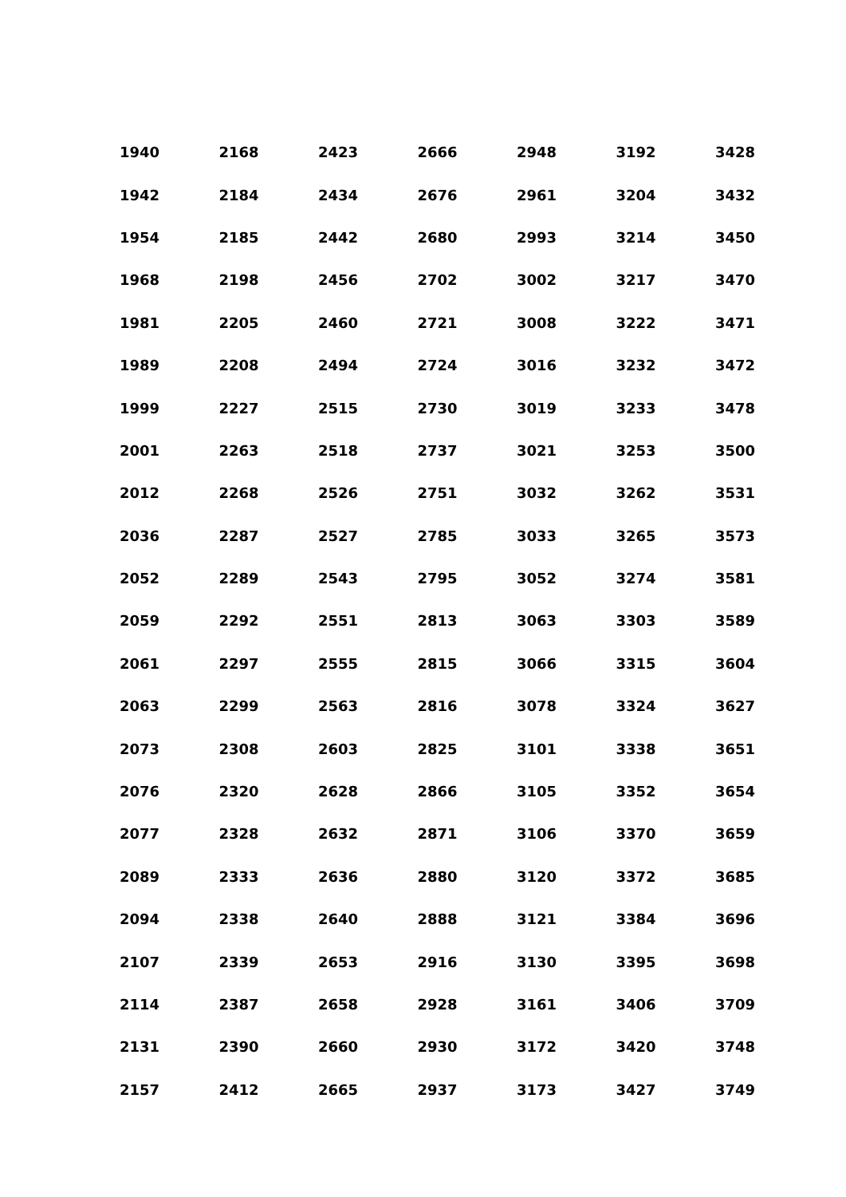| 1940 | 2168 | 2423 | 2666 | 2948 | 3192 | 3428 |
| 1942 | 2184 | 2434 | 2676 | 2961 | 3204 | 3432 |
| 1954 | 2185 | 2442 | 2680 | 2993 | 3214 | 3450 |
| 1968 | 2198 | 2456 | 2702 | 3002 | 3217 | 3470 |
| 1981 | 2205 | 2460 | 2721 | 3008 | 3222 | 3471 |
| 1989 | 2208 | 2494 | 2724 | 3016 | 3232 | 3472 |
| 1999 | 2227 | 2515 | 2730 | 3019 | 3233 | 3478 |
| 2001 | 2263 | 2518 | 2737 | 3021 | 3253 | 3500 |
| 2012 | 2268 | 2526 | 2751 | 3032 | 3262 | 3531 |
| 2036 | 2287 | 2527 | 2785 | 3033 | 3265 | 3573 |
| 2052 | 2289 | 2543 | 2795 | 3052 | 3274 | 3581 |
| 2059 | 2292 | 2551 | 2813 | 3063 | 3303 | 3589 |
| 2061 | 2297 | 2555 | 2815 | 3066 | 3315 | 3604 |
| 2063 | 2299 | 2563 | 2816 | 3078 | 3324 | 3627 |
| 2073 | 2308 | 2603 | 2825 | 3101 | 3338 | 3651 |
| 2076 | 2320 | 2628 | 2866 | 3105 | 3352 | 3654 |
| 2077 | 2328 | 2632 | 2871 | 3106 | 3370 | 3659 |
| 2089 | 2333 | 2636 | 2880 | 3120 | 3372 | 3685 |
| 2094 | 2338 | 2640 | 2888 | 3121 | 3384 | 3696 |
| 2107 | 2339 | 2653 | 2916 | 3130 | 3395 | 3698 |
| 2114 | 2387 | 2658 | 2928 | 3161 | 3406 | 3709 |
| 2131 | 2390 | 2660 | 2930 | 3172 | 3420 | 3748 |
| 2157 | 2412 | 2665 | 2937 | 3173 | 3427 | 3749 |